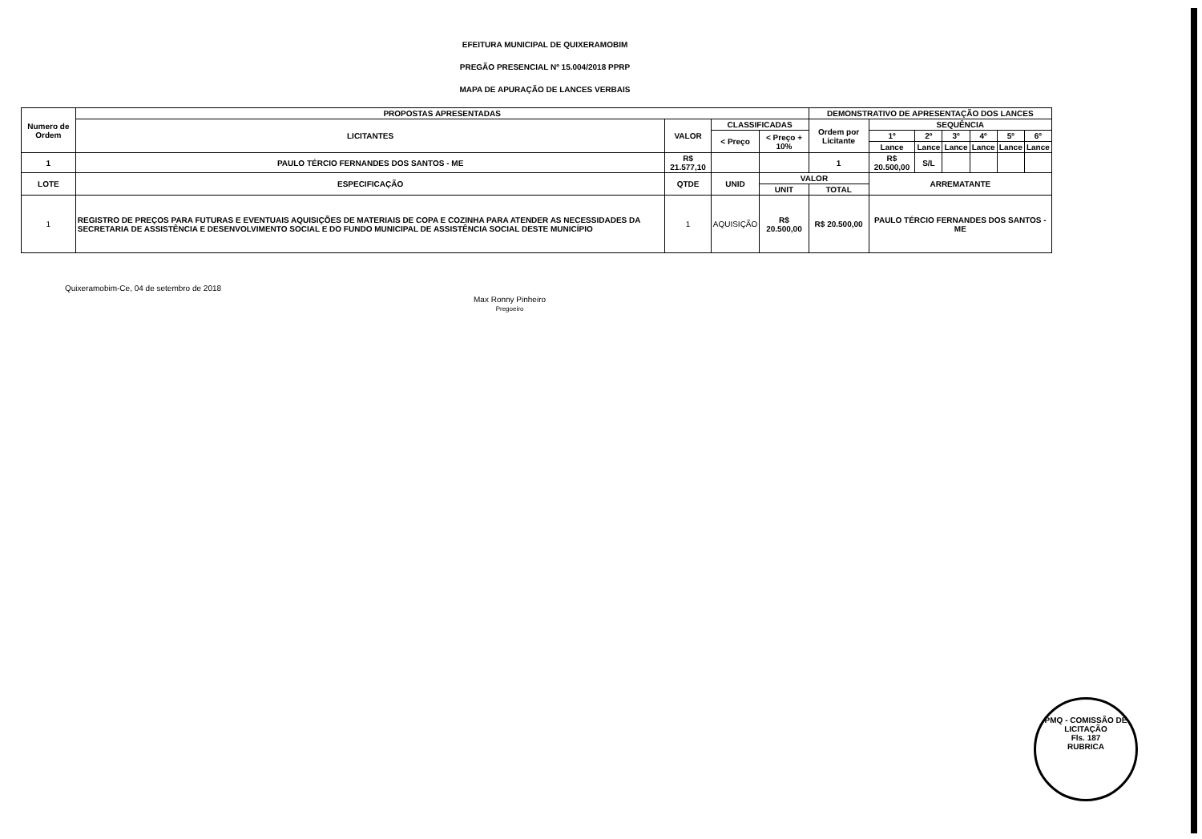EFEITURA MUNICIPAL DE QUIXERAMOBIM
PREGÃO PRESENCIAL Nº 15.004/2018 PPRP
MAPA DE APURAÇÃO DE LANCES VERBAIS
| Numero de Ordem | PROPOSTAS APRESENTADAS | | | | DEMONSTRATIVO DE APRESENTAÇÃO DOS LANCES | | | | | | |
| --- | --- | --- | --- | --- | --- | --- | --- | --- | --- | --- | --- |
| | LICITANTES | VALOR | CLASSIFICADAS | | Ordem por Licitante | SEQUÊNCIA | | | | | |
| | | | < Preço | < Preço + 10% | | 1º | 2º | 3º | 4º | 5º | 6º |
| | | | | | | Lance | Lance | Lance | Lance | Lance | Lance |
| 1 | PAULO TÉRCIO FERNANDES DOS SANTOS - ME | R$ 21.577,10 | | | 1 | R$ 20.500,00 | S/L | | | | |
| LOTE | ESPECIFICAÇÃO | QTDE | UNID | VALOR | | ARREMATANTE | | | | | |
| | | | | UNIT | TOTAL | | | | | | |
| 1 | REGISTRO DE PREÇOS PARA FUTURAS E EVENTUAIS AQUISIÇÕES DE MATERIAIS DE COPA E COZINHA PARA ATENDER AS NECESSIDADES DA SECRETARIA DE ASSISTÊNCIA E DESENVOLVIMENTO SOCIAL E DO FUNDO MUNICIPAL DE ASSISTÊNCIA SOCIAL DESTE MUNICÍPIO | 1 | AQUISIÇÃO | R$ 20.500,00 | R$ 20.500,00 | PAULO TÉRCIO FERNANDES DOS SANTOS - ME | | | | | |
Quixeramobim-Ce, 04 de setembro de 2018
Max Ronny Pinheiro
Pregoeiro
PMQ - COMISSÃO DE LICITAÇÃO
Fls. 187
RUBRICA